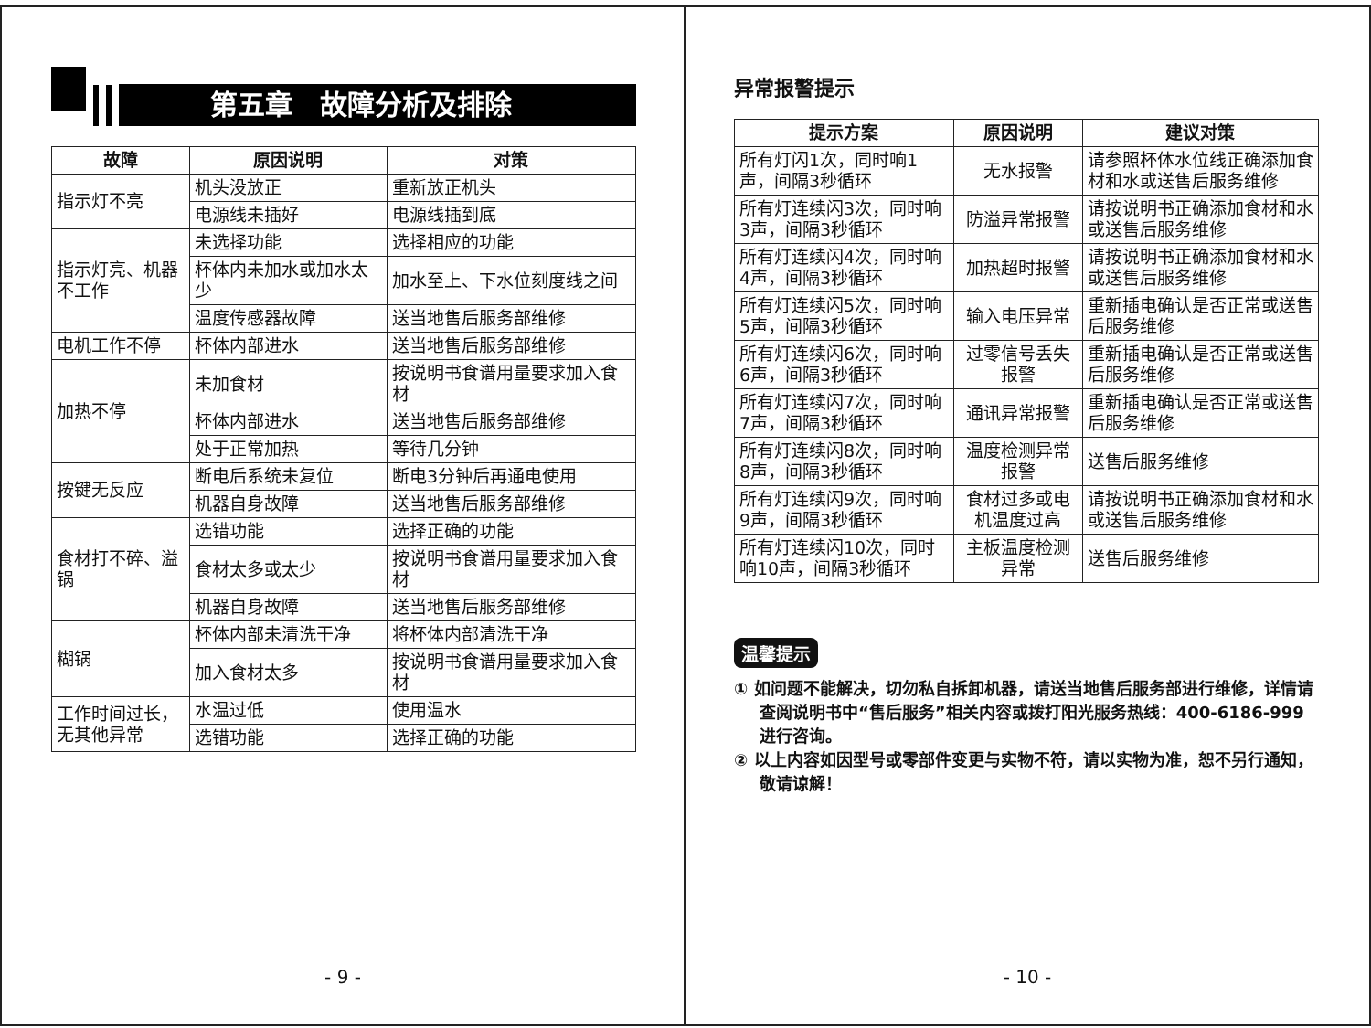第五章　故障分析及排除
| 故障 | 原因说明 | 对策 |
| --- | --- | --- |
| 指示灯不亮 | 机头没放正 | 重新放正机头 |
| | 电源线未插好 | 电源线插到底 |
| 指示灯亮、机器不工作 | 未选择功能 | 选择相应的功能 |
| | 杯体内未加水或加水太少 | 加水至上、下水位刻度线之间 |
| | 温度传感器故障 | 送当地售后服务部维修 |
| 电机工作不停 | 杯体内部进水 | 送当地售后服务部维修 |
| 加热不停 | 未加食材 | 按说明书食谱用量要求加入食材 |
| | 杯体内部进水 | 送当地售后服务部维修 |
| | 处于正常加热 | 等待几分钟 |
| 按键无反应 | 断电后系统未复位 | 断电3分钟后再通电使用 |
| | 机器自身故障 | 送当地售后服务部维修 |
| 食材打不碎、溢锅 | 选错功能 | 选择正确的功能 |
| | 食材太多或太少 | 按说明书食谱用量要求加入食材 |
| | 机器自身故障 | 送当地售后服务部维修 |
| 糊锅 | 杯体内部未清洗干净 | 将杯体内部清洗干净 |
| | 加入食材太多 | 按说明书食谱用量要求加入食材 |
| 工作时间过长，无其他异常 | 水温过低 | 使用温水 |
| | 选错功能 | 选择正确的功能 |
- 9 -
异常报警提示
| 提示方案 | 原因说明 | 建议对策 |
| --- | --- | --- |
| 所有灯闪1次，同时响1声，间隔3秒循环 | 无水报警 | 请参照杯体水位线正确添加食材和水或送售后服务维修 |
| 所有灯连续闪3次，同时响3声，间隔3秒循环 | 防溢异常报警 | 请按说明书正确添加食材和水或送售后服务维修 |
| 所有灯连续闪4次，同时响4声，间隔3秒循环 | 加热超时报警 | 请按说明书正确添加食材和水或送售后服务维修 |
| 所有灯连续闪5次，同时响5声，间隔3秒循环 | 输入电压异常 | 重新插电确认是否正常或送售后服务维修 |
| 所有灯连续闪6次，同时响6声，间隔3秒循环 | 过零信号丢失报警 | 重新插电确认是否正常或送售后服务维修 |
| 所有灯连续闪7次，同时响7声，间隔3秒循环 | 通讯异常报警 | 重新插电确认是否正常或送售后服务维修 |
| 所有灯连续闪8次，同时响8声，间隔3秒循环 | 温度检测异常报警 | 送售后服务维修 |
| 所有灯连续闪9次，同时响9声，间隔3秒循环 | 食材过多或电机温度过高 | 请按说明书正确添加食材和水或送售后服务维修 |
| 所有灯连续闪10次，同时响10声，间隔3秒循环 | 主板温度检测异常 | 送售后服务维修 |
温馨提示
① 如问题不能解决，切勿私自拆卸机器，请送当地售后服务部进行维修，详情请查阅说明书中“售后服务”相关内容或拨打阳光服务热线：400-6186-999进行咨询。
② 以上内容如因型号或零部件变更与实物不符，请以实物为准，恕不另行通知，敬请谅解！
- 10 -